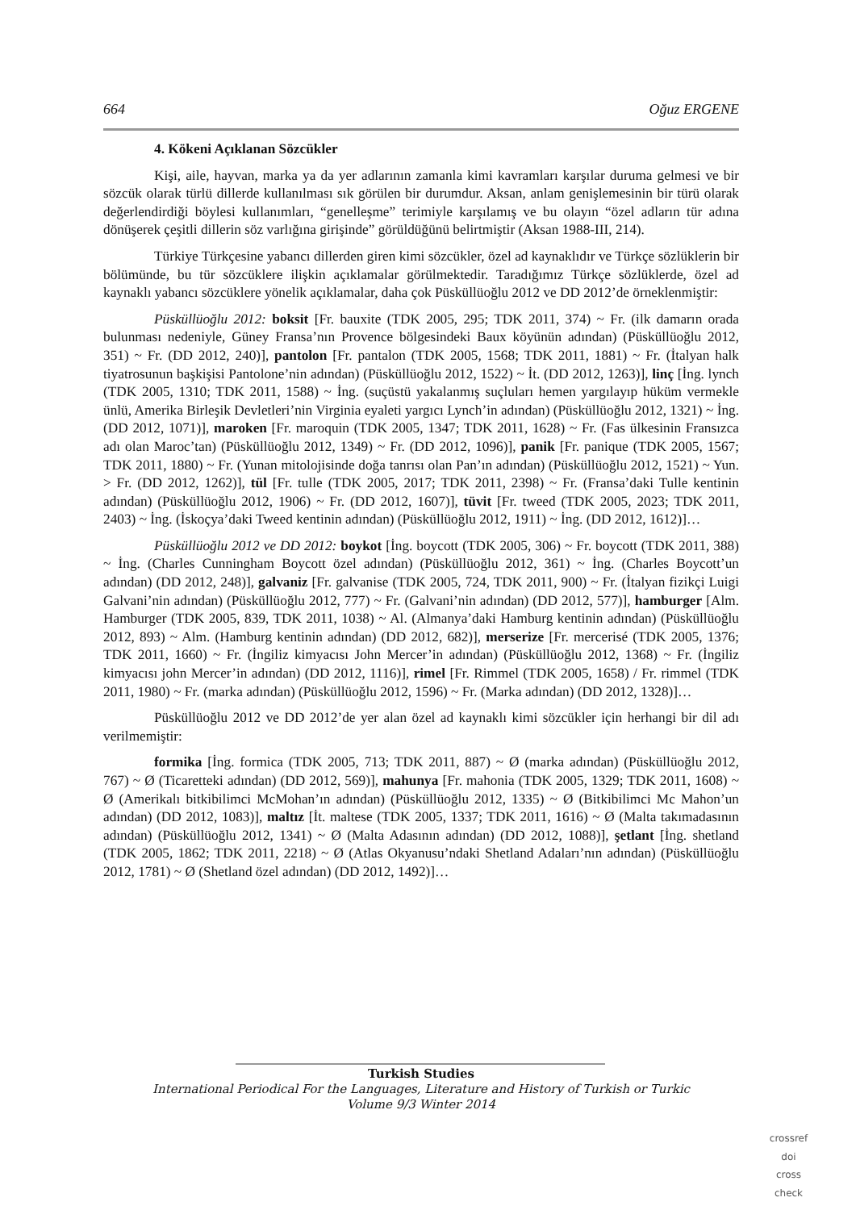664 Oğuz ERGENE
4. Kökeni Açıklanan Sözcükler
Kişi, aile, hayvan, marka ya da yer adlarının zamanla kimi kavramları karşılar duruma gelmesi ve bir sözcük olarak türlü dillerde kullanılması sık görülen bir durumdur. Aksan, anlam genişlemesinin bir türü olarak değerlendirdiği böylesi kullanımları, “genelleşme” terimiyle karşılamış ve bu olayın “özel adların tür adına dönüşerek çeşitli dillerin söz varlığına girişinde” görüldüğünü belirtmiştir (Aksan 1988-III, 214).
Türkiye Türkçesine yabancı dillerden giren kimi sözcükler, özel ad kaynaklıdır ve Türkçe sözlüklerin bir bölümünde, bu tür sözcüklere ilişkin açıklamalar görülmektedir. Taradığımız Türkçe sözlüklerde, özel ad kaynaklı yabancı sözcüklere yönelik açıklamalar, daha çok Püsküllüoğlu 2012 ve DD 2012’de örneklenmiştir:
Püsküllüoğlu 2012: boksit [Fr. bauxite (TDK 2005, 295; TDK 2011, 374) ~ Fr. (ilk damarın orada bulunması nedeniyle, Güney Fransa’nın Provence bölgesindeki Baux köyünün adından) (Püsküllüoğlu 2012, 351) ~ Fr. (DD 2012, 240)], pantolon [Fr. pantalon (TDK 2005, 1568; TDK 2011, 1881) ~ Fr. (İtalyan halk tiyatrosunun başkişisi Pantolone’nin adından) (Püsküllüoğlu 2012, 1522) ~ İt. (DD 2012, 1263)], linç [İng. lynch (TDK 2005, 1310; TDK 2011, 1588) ~ İng. (suçüstü yakalanmış suçluları hemen yargılayıp hüküm vermekle ünlü, Amerika Birleşik Devletleri’nin Virginia eyaleti yargıcı Lynch’in adından) (Püsküllüoğlu 2012, 1321) ~ İng. (DD 2012, 1071)], maroken [Fr. maroquin (TDK 2005, 1347; TDK 2011, 1628) ~ Fr. (Fas ülkesinin Fransızca adı olan Maroc’tan) (Püsküllüoğlu 2012, 1349) ~ Fr. (DD 2012, 1096)], panik [Fr. panique (TDK 2005, 1567; TDK 2011, 1880) ~ Fr. (Yunan mitolojisinde doğa tanrısı olan Pan’ın adından) (Püsküllüoğlu 2012, 1521) ~ Yun. > Fr. (DD 2012, 1262)], tül [Fr. tulle (TDK 2005, 2017; TDK 2011, 2398) ~ Fr. (Fransa’daki Tulle kentinin adından) (Püsküllüoğlu 2012, 1906) ~ Fr. (DD 2012, 1607)], tüvit [Fr. tweed (TDK 2005, 2023; TDK 2011, 2403) ~ İng. (İskoçya’daki Tweed kentinin adından) (Püsküllüoğlu 2012, 1911) ~ İng. (DD 2012, 1612)]…
Püsküllüoğlu 2012 ve DD 2012: boykot [İng. boycott (TDK 2005, 306) ~ Fr. boycott (TDK 2011, 388) ~ İng. (Charles Cunningham Boycott özel adından) (Püsküllüoğlu 2012, 361) ~ İng. (Charles Boycott’un adından) (DD 2012, 248)], galvaniz [Fr. galvanise (TDK 2005, 724, TDK 2011, 900) ~ Fr. (İtalyan fizikçi Luigi Galvani’nin adından) (Püsküllüoğlu 2012, 777) ~ Fr. (Galvani’nin adından) (DD 2012, 577)], hamburger [Alm. Hamburger (TDK 2005, 839, TDK 2011, 1038) ~ Al. (Almanya’daki Hamburg kentinin adından) (Püsküllüoğlu 2012, 893) ~ Alm. (Hamburg kentinin adından) (DD 2012, 682)], merserize [Fr. mercerisé (TDK 2005, 1376; TDK 2011, 1660) ~ Fr. (İngiliz kimyacısı John Mercer’in adından) (Püsküllüoğlu 2012, 1368) ~ Fr. (İngiliz kimyacısı john Mercer’in adından) (DD 2012, 1116)], rimel [Fr. Rimmel (TDK 2005, 1658) / Fr. rimmel (TDK 2011, 1980) ~ Fr. (marka adından) (Püsküllüoğlu 2012, 1596) ~ Fr. (Marka adından) (DD 2012, 1328)]…
Püsküllüoğlu 2012 ve DD 2012’de yer alan özel ad kaynaklı kimi sözcükler için herhangi bir dil adı verilmemiştir:
formika [İng. formica (TDK 2005, 713; TDK 2011, 887) ~ Ø (marka adından) (Püsküllüoğlu 2012, 767) ~ Ø (Ticaretteki adından) (DD 2012, 569)], mahunya [Fr. mahonia (TDK 2005, 1329; TDK 2011, 1608) ~ Ø (Amerikalı bitkibilimci McMohan’ın adından) (Püsküllüoğlu 2012, 1335) ~ Ø (Bitkibilimci Mc Mahon’un adından) (DD 2012, 1083)], maltız [İt. maltese (TDK 2005, 1337; TDK 2011, 1616) ~ Ø (Malta takımadasının adından) (Püsküllüoğlu 2012, 1341) ~ Ø (Malta Adasının adından) (DD 2012, 1088)], şetlant [İng. shetland (TDK 2005, 1862; TDK 2011, 2218) ~ Ø (Atlas Okyanusu’ndaki Shetland Adaları’nın adından) (Püsküllüoğlu 2012, 1781) ~ Ø (Shetland özel adından) (DD 2012, 1492)]…
Turkish Studies
International Periodical For the Languages, Literature and History of Turkish or Turkic
Volume 9/3 Winter 2014
crossref
doi
cross check